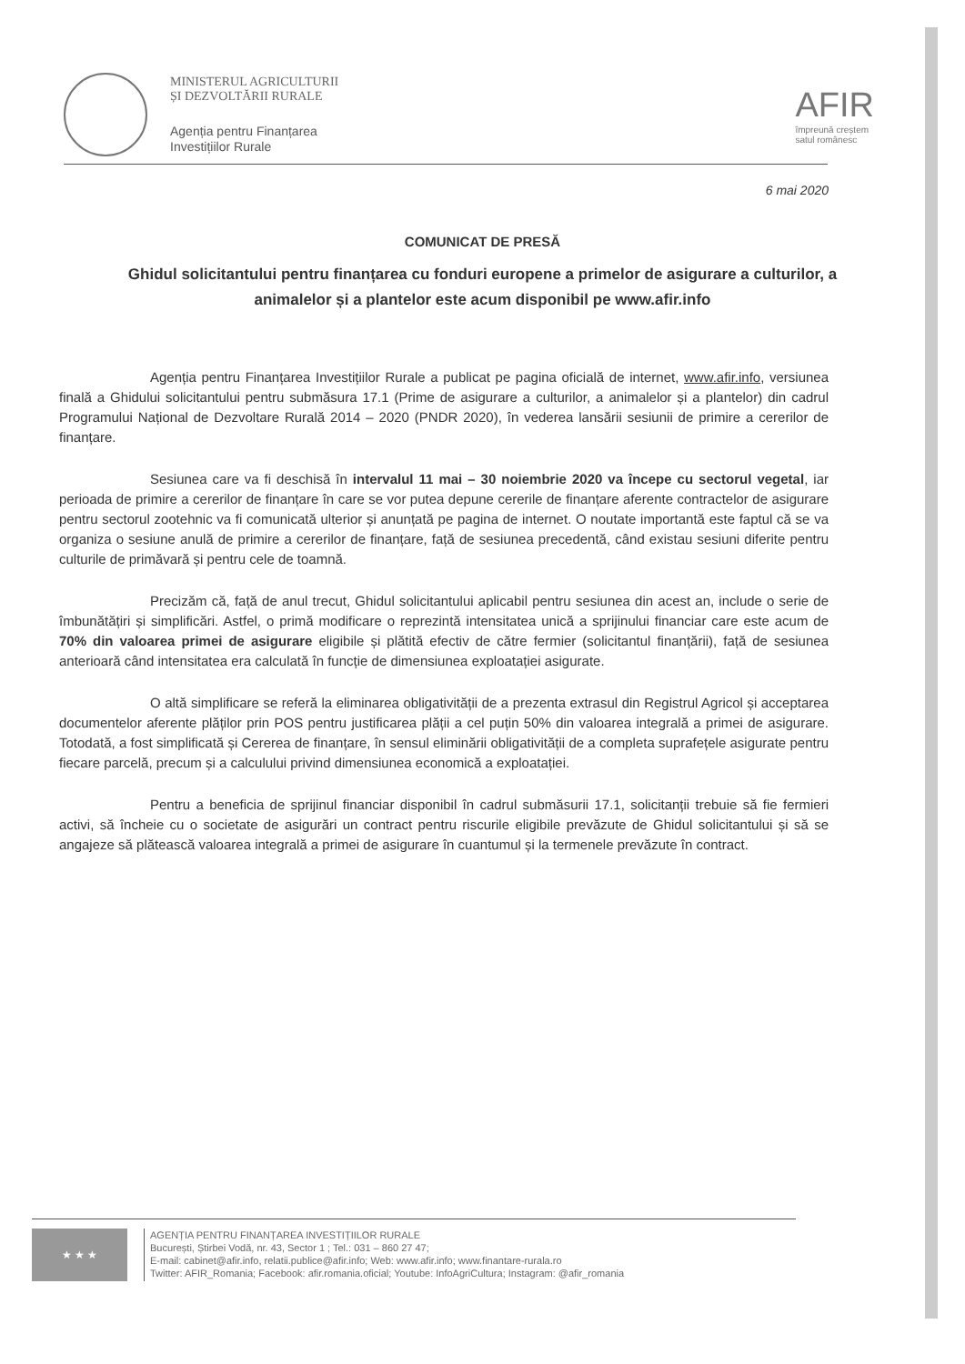MINISTERUL AGRICULTURII
ȘI DEZVOLTĂRII RURALE
Agenția pentru Finanțarea
Investițiilor Rurale
AFIR
împreună creștem
satul românesc
6 mai 2020
COMUNICAT DE PRESĂ
Ghidul solicitantului pentru finanțarea cu fonduri europene a primelor de asigurare a culturilor, a animalelor și a plantelor este acum disponibil pe www.afir.info
Agenția pentru Finanțarea Investițiilor Rurale a publicat pe pagina oficială de internet, www.afir.info, versiunea finală a Ghidului solicitantului pentru submăsura 17.1 (Prime de asigurare a culturilor, a animalelor și a plantelor) din cadrul Programului Național de Dezvoltare Rurală 2014 – 2020 (PNDR 2020), în vederea lansării sesiunii de primire a cererilor de finanțare.
Sesiunea care va fi deschisă în intervalul 11 mai – 30 noiembrie 2020 va începe cu sectorul vegetal, iar perioada de primire a cererilor de finanțare în care se vor putea depune cererile de finanțare aferente contractelor de asigurare pentru sectorul zootehnic va fi comunicată ulterior și anunțată pe pagina de internet. O noutate importantă este faptul că se va organiza o sesiune anulă de primire a cererilor de finanțare, față de sesiunea precedentă, când existau sesiuni diferite pentru culturile de primăvară și pentru cele de toamnă.
Precizăm că, față de anul trecut, Ghidul solicitantului aplicabil pentru sesiunea din acest an, include o serie de îmbunătățiri și simplificări. Astfel, o primă modificare o reprezintă intensitatea unică a sprijinului financiar care este acum de 70% din valoarea primei de asigurare eligibile și plătită efectiv de către fermier (solicitantul finanțării), față de sesiunea anterioară când intensitatea era calculată în funcție de dimensiunea exploatației asigurate.
O altă simplificare se referă la eliminarea obligativității de a prezenta extrasul din Registrul Agricol și acceptarea documentelor aferente plăților prin POS pentru justificarea plății a cel puțin 50% din valoarea integrală a primei de asigurare. Totodată, a fost simplificată și Cererea de finanțare, în sensul eliminării obligativității de a completa suprafețele asigurate pentru fiecare parcelă, precum și a calculului privind dimensiunea economică a exploatației.
Pentru a beneficia de sprijinul financiar disponibil în cadrul submăsurii 17.1, solicitanții trebuie să fie fermieri activi, să încheie cu o societate de asigurări un contract pentru riscurile eligibile prevăzute de Ghidul solicitantului și să se angajeze să plătească valoarea integrală a primei de asigurare în cuantumul și la termenele prevăzute în contract.
★ ★ ★
AGENȚIA PENTRU FINANȚAREA INVESTIȚIILOR RURALE
București, Știrbei Vodă, nr. 43, Sector 1 ; Tel.: 031 – 860 27 47;
E-mail: cabinet@afir.info, relatii.publice@afir.info; Web: www.afir.info; www.finantare-rurala.ro
Twitter: AFIR_Romania; Facebook: afir.romania.oficial; Youtube: InfoAgriCultura; Instagram: @afir_romania